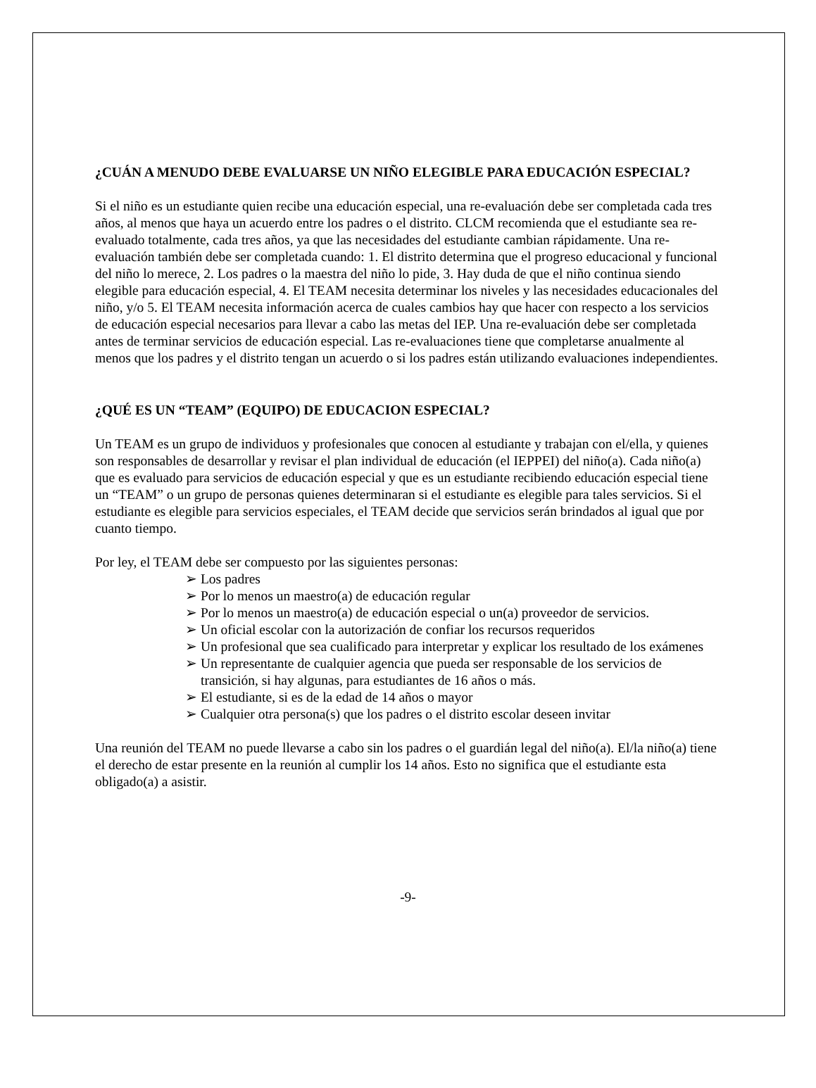¿CUÁN A MENUDO DEBE EVALUARSE UN NIÑO ELEGIBLE PARA EDUCACIÓN ESPECIAL?
Si el niño es un estudiante quien recibe una educación especial, una re-evaluación debe ser completada cada tres años, al menos que haya un acuerdo entre los padres o el distrito. CLCM recomienda que el estudiante sea re-evaluado totalmente, cada tres años, ya que las necesidades del estudiante cambian rápidamente. Una re-evaluación también debe ser completada cuando: 1. El distrito determina que el progreso educacional y funcional del niño lo merece, 2. Los padres o la maestra del niño lo pide, 3. Hay duda de que el niño continua siendo elegible para educación especial, 4. El TEAM necesita determinar los niveles y las necesidades educacionales del niño, y/o 5. El TEAM necesita información acerca de cuales cambios hay que hacer con respecto a los servicios de educación especial necesarios para llevar a cabo las metas del IEP. Una re-evaluación debe ser completada antes de terminar servicios de educación especial. Las re-evaluaciones tiene que completarse anualmente al menos que los padres y el distrito tengan un acuerdo o si los padres están utilizando evaluaciones independientes.
¿QUÉ ES UN “TEAM” (EQUIPO) DE EDUCACION ESPECIAL?
Un TEAM es un grupo de individuos y profesionales que conocen al estudiante y trabajan con el/ella, y quienes son responsables de desarrollar y revisar el plan individual de educación (el IEPPEI) del niño(a). Cada niño(a) que es evaluado para servicios de educación especial y que es un estudiante recibiendo educación especial tiene un “TEAM” o un grupo de personas quienes determinaran si el estudiante es elegible para tales servicios. Si el estudiante es elegible para servicios especiales, el TEAM decide que servicios serán brindados al igual que por cuanto tiempo.
Por ley, el TEAM debe ser compuesto por las siguientes personas:
➢ Los padres
➢ Por lo menos un maestro(a) de educación regular
➢ Por lo menos un maestro(a) de educación especial o un(a) proveedor de servicios.
➢ Un oficial escolar con la autorización de confiar los recursos requeridos
➢ Un profesional que sea cualificado para interpretar y explicar los resultado de los exámenes
➢ Un representante de cualquier agencia que pueda ser responsable de los servicios de transición, si hay algunas, para estudiantes de 16 años o más.
➢ El estudiante, si es de la edad de 14 años o mayor
➢ Cualquier otra persona(s) que los padres o el distrito escolar deseen invitar
Una reunión del TEAM no puede llevarse a cabo sin los padres o el guardián legal del niño(a). El/la niño(a) tiene el derecho de estar presente en la reunión al cumplir los 14 años. Esto no significa que el estudiante esta obligado(a) a asistir.
-9-